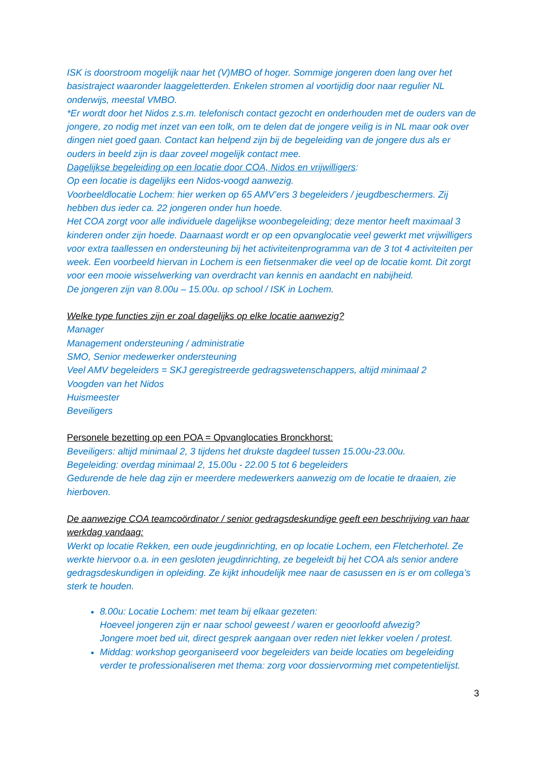ISK is doorstroom mogelijk naar het (V)MBO of hoger. Sommige jongeren doen lang over het basistraject waaronder laaggeletterden. Enkelen stromen al voortijdig door naar regulier NL onderwijs, meestal VMBO.
*Er wordt door het Nidos z.s.m. telefonisch contact gezocht en onderhouden met de ouders van de jongere, zo nodig met inzet van een tolk, om te delen dat de jongere veilig is in NL maar ook over dingen niet goed gaan. Contact kan helpend zijn bij de begeleiding van de jongere dus als er ouders in beeld zijn is daar zoveel mogelijk contact mee.
Dagelijkse begeleiding op een locatie door COA, Nidos en vrijwilligers:
Op een locatie is dagelijks een Nidos-voogd aanwezig.
Voorbeeldlocatie Lochem: hier werken op 65 AMV’ers 3 begeleiders / jeugdbeschermers. Zij hebben dus ieder ca. 22 jongeren onder hun hoede.
Het COA zorgt voor alle individuele dagelijkse woonbegeleiding; deze mentor heeft maximaal 3 kinderen onder zijn hoede. Daarnaast wordt er op een opvanglocatie veel gewerkt met vrijwilligers voor extra taallessen en ondersteuning bij het activiteitenprogramma van de 3 tot 4 activiteiten per week. Een voorbeeld hiervan in Lochem is een fietsenmaker die veel op de locatie komt. Dit zorgt voor een mooie wisselwerking van overdracht van kennis en aandacht en nabijheid.
De jongeren zijn van 8.00u – 15.00u. op school / ISK in Lochem.
Welke type functies zijn er zoal dagelijks op elke locatie aanwezig?
Manager
Management ondersteuning / administratie
SMO, Senior medewerker ondersteuning
Veel AMV begeleiders = SKJ geregistreerde gedragswetenschappers, altijd minimaal 2
Voogden van het Nidos
Huismeester
Beveiligers
Personele bezetting op een POA = Opvanglocaties Bronckhorst:
Beveiligers: altijd minimaal 2, 3 tijdens het drukste dagdeel tussen 15.00u-23.00u.
Begeleiding: overdag minimaal 2, 15.00u - 22.00 5 tot 6 begeleiders
Gedurende de hele dag zijn er meerdere medewerkers aanwezig om de locatie te draaien, zie hierboven.
De aanwezige COA teamcoördinator / senior gedragsdeskundige geeft een beschrijving van haar werkdag vandaag:
Werkt op locatie Rekken, een oude jeugdinrichting, en op locatie Lochem, een Fletcherhotel. Ze werkte hiervoor o.a. in een gesloten jeugdinrichting, ze begeleidt bij het COA als senior andere gedragsdeskundigen in opleiding. Ze kijkt inhoudelijk mee naar de casussen en is er om collega’s sterk te houden.
8.00u: Locatie Lochem: met team bij elkaar gezeten:
Hoeveel jongeren zijn er naar school geweest / waren er geoorloofd afwezig?
Jongere moet bed uit, direct gesprek aangaan over reden niet lekker voelen / protest.
Middag: workshop georganiseerd voor begeleiders van beide locaties om begeleiding verder te professionaliseren met thema: zorg voor dossiervorming met competentielijst.
3